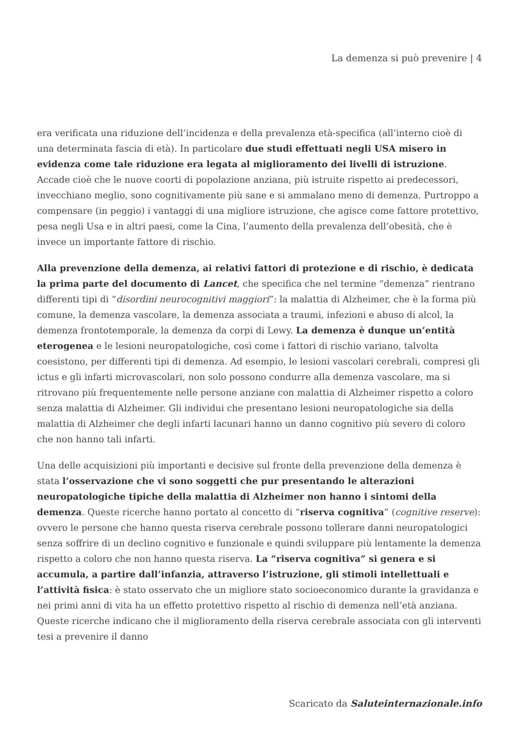La demenza si può prevenire | 4
era verificata una riduzione dell’incidenza e della prevalenza età-specifica (all’interno cioè di una determinata fascia di età). In particolare due studi effettuati negli USA misero in evidenza come tale riduzione era legata al miglioramento dei livelli di istruzione. Accade cioè che le nuove coorti di popolazione anziana, più istruite rispetto ai predecessori, invecchiano meglio, sono cognitivamente più sane e si ammalano meno di demenza. Purtroppo a compensare (in peggio) i vantaggi di una migliore istruzione, che agisce come fattore protettivo, pesa negli Usa e in altri paesi, come la Cina, l’aumento della prevalenza dell’obesità, che è invece un importante fattore di rischio.
Alla prevenzione della demenza, ai relativi fattori di protezione e di rischio, è dedicata la prima parte del documento di Lancet, che specifica che nel termine “demenza” rientrano differenti tipi di “disordini neurocognitivi maggiori”: la malattia di Alzheimer, che è la forma più comune, la demenza vascolare, la demenza associata a traumi, infezioni e abuso di alcol, la demenza frontotemporale, la demenza da corpi di Lewy. La demenza è dunque un’entità eterogenea e le lesioni neuropatologiche, così come i fattori di rischio variano, talvolta coesistono, per differenti tipi di demenza. Ad esempio, le lesioni vascolari cerebrali, compresi gli ictus e gli infarti microvascolari, non solo possono condurre alla demenza vascolare, ma si ritrovano più frequentemente nelle persone anziane con malattia di Alzheimer rispetto a coloro senza malattia di Alzheimer. Gli individui che presentano lesioni neuropatologiche sia della malattia di Alzheimer che degli infarti lacunari hanno un danno cognitivo più severo di coloro che non hanno tali infarti.
Una delle acquisizioni più importanti e decisive sul fronte della prevenzione della demenza è stata l’osservazione che vi sono soggetti che pur presentando le alterazioni neuropatologiche tipiche della malattia di Alzheimer non hanno i sintomi della demenza. Queste ricerche hanno portato al concetto di “riserva cognitiva” (cognitive reserve): ovvero le persone che hanno questa riserva cerebrale possono tollerare danni neuropatologici senza soffrire di un declino cognitivo e funzionale e quindi sviluppare più lentamente la demenza rispetto a coloro che non hanno questa riserva. La “riserva cognitiva” si genera e si accumula, a partire dall’infanzia, attraverso l’istruzione, gli stimoli intellettuali e l’attività fisica: è stato osservato che un migliore stato socioeconomico durante la gravidanza e nei primi anni di vita ha un effetto protettivo rispetto al rischio di demenza nell’età anziana. Queste ricerche indicano che il miglioramento della riserva cerebrale associata con gli interventi tesi a prevenire il danno
Scaricato da Saluteinternazionale.info